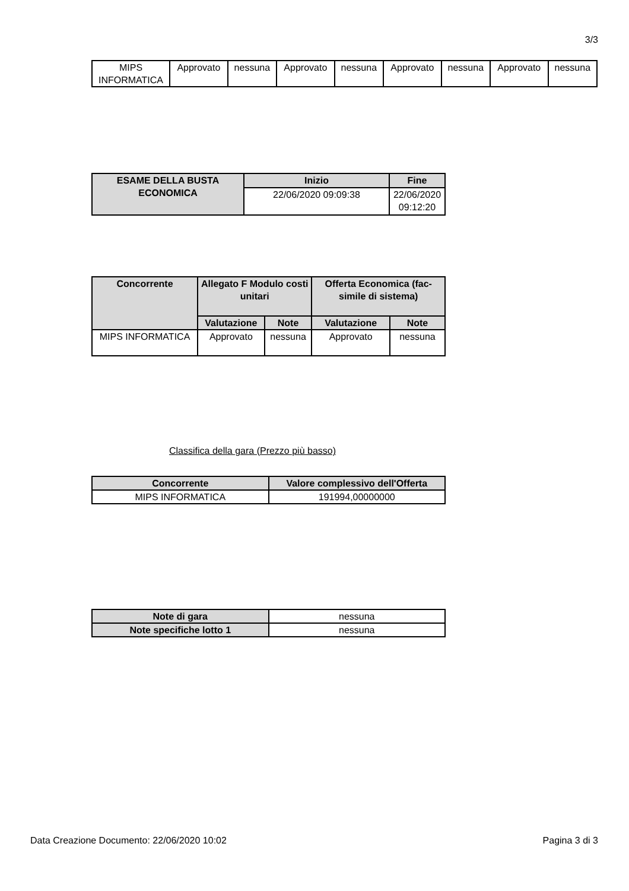3/3
| MIPS INFORMATICA | Approvato | nessuna | Approvato | nessuna | Approvato | nessuna | Approvato | nessuna |
| ESAME DELLA BUSTA ECONOMICA | Inizio | Fine |
| --- | --- | --- |
| | 22/06/2020 09:09:38 | 22/06/2020 09:12:20 |
| Concorrente | Allegato F Modulo costi unitari | | Offerta Economica (fac-simile di sistema) | |
| --- | --- | --- | --- | --- |
| | Valutazione | Note | Valutazione | Note |
| MIPS INFORMATICA | Approvato | nessuna | Approvato | nessuna |
Classifica della gara (Prezzo più basso)
| Concorrente | Valore complessivo dell'Offerta |
| --- | --- |
| MIPS INFORMATICA | 191994,00000000 |
| Note di gara | nessuna |
| Note specifiche lotto 1 | nessuna |
Data Creazione Documento: 22/06/2020 10:02 Pagina 3 di 3